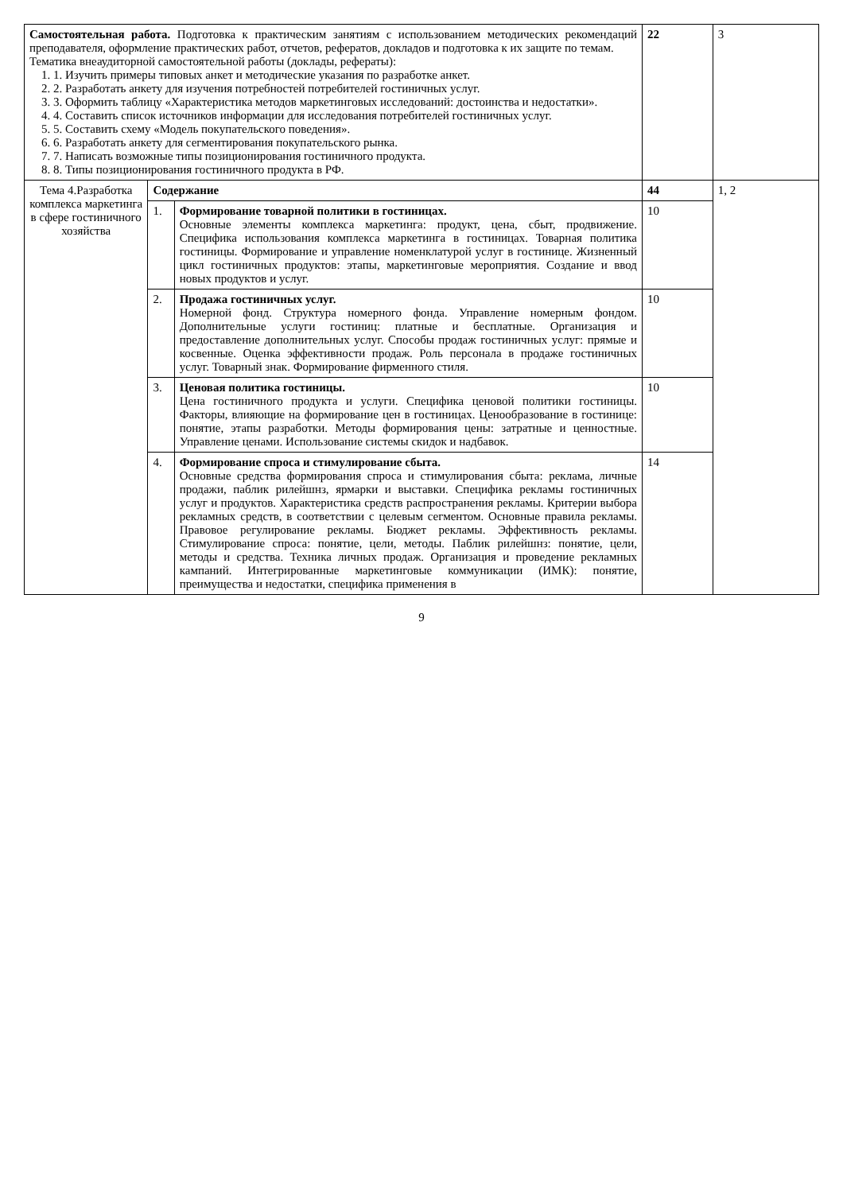| Самостоятельная работа. Подготовка к практическим занятиям с использованием методических рекомендаций преподавателя, оформление практических работ, отчетов, рефератов, докладов и подготовка к их защите по темам. Тематика внеаудиторной самостоятельной работы (доклады, рефераты): 1. 1. Изучить примеры типовых анкет и методические указания по разработке анкет. 2. 2. Разработать анкету для изучения потребностей потребителей гостиничных услуг. 3. 3. Оформить таблицу «Характеристика методов маркетинговых исследований: достоинства и недостатки». 4. 4. Составить список источников информации для исследования потребителей гостиничных услуг. 5. 5. Составить схему «Модель покупательского поведения». 6. 6. Разработать анкету для сегментирования покупательского рынка. 7. 7. Написать возможные типы позиционирования гостиничного продукта. 8. 8. Типы позиционирования гостиничного продукта в РФ. | | | 22 | 3 |
| Тема 4.Разработка комплекса маркетинга в сфере гостиничного хозяйства | Содержание | | 44 | 1, 2 |
| | 1. | Формирование товарной политики в гостиницах. Основные элементы комплекса маркетинга: продукт, цена, сбыт, продвижение. Специфика использования комплекса маркетинга в гостиницах. Товарная политика гостиницы. Формирование и управление номенклатурой услуг в гостинице. Жизненный цикл гостиничных продуктов: этапы, маркетинговые мероприятия. Создание и ввод новых продуктов и услуг. | 10 | |
| | 2. | Продажа гостиничных услуг. Номерной фонд. Структура номерного фонда. Управление номерным фондом. Дополнительные услуги гостиниц: платные и бесплатные. Организация и предоставление дополнительных услуг. Способы продаж гостиничных услуг: прямые и косвенные. Оценка эффективности продаж. Роль персонала в продаже гостиничных услуг. Товарный знак. Формирование фирменного стиля. | 10 | |
| | 3. | Ценовая политика гостиницы. Цена гостиничного продукта и услуги. Специфика ценовой политики гостиницы. Факторы, влияющие на формирование цен в гостиницах. Ценообразование в гостинице: понятие, этапы разработки. Методы формирования цены: затратные и ценностные. Управление ценами. Использование системы скидок и надбавок. | 10 | |
| | 4. | Формирование спроса и стимулирование сбыта. Основные средства формирования спроса и стимулирования сбыта: реклама, личные продажи, паблик рилейшнз, ярмарки и выставки. Специфика рекламы гостиничных услуг и продуктов. Характеристика средств распространения рекламы. Критерии выбора рекламных средств, в соответствии с целевым сегментом. Основные правила рекламы. Правовое регулирование рекламы. Бюджет рекламы. Эффективность рекламы. Стимулирование спроса: понятие, цели, методы. Паблик рилейшнз: понятие, цели, методы и средства. Техника личных продаж. Организация и проведение рекламных кампаний. Интегрированные маркетинговые коммуникации (ИМК): понятие, преимущества и недостатки, специфика применения в | 14 | |
9